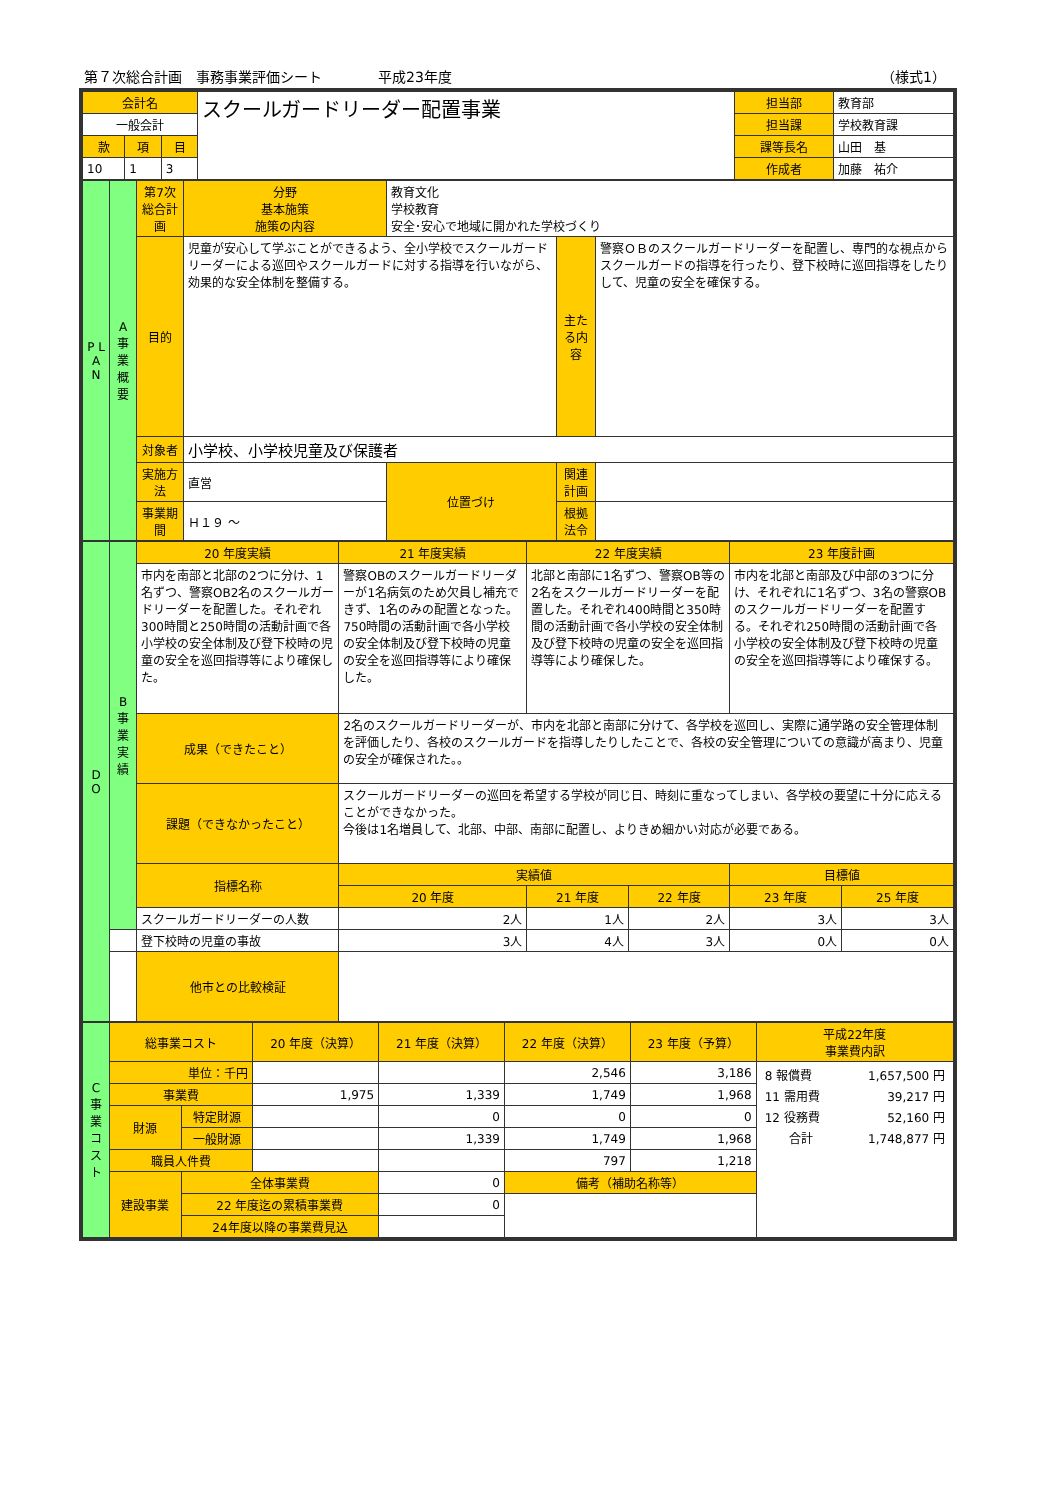第７次総合計画　事務事業評価シート　　　　平成23年度 （様式1）
| 会計名 | | | スクールガードリーダー配置事業 | 担当部 | 教育部 |
| 一般会計 | | | | 担当課 | 学校教育課 |
| 款 | 項 | 目 | | 課等長名 | 山田 基 |
| 10 | 1 | 3 | | 作成者 | 加藤 祐介 |
| P L A N | A 事業概要 | 第7次総合計画 | 分野 基本施策 施策の内容 | 教育文化 学校教育 安全･安心で地域に開かれた学校づくり | | |
| | | 目的 | 児童が安心して学ぶことができるよう、全小学校でスクールガードリーダーによる巡回やスクールガードに対する指導を行いながら、効果的な安全体制を整備する。 | | 主たる内容 | 警察ＯＢのスクールガードリーダーを配置し、専門的な視点からスクールガードの指導を行ったり、登下校時に巡回指導をしたりして、児童の安全を確保する。 |
| | | 対象者 | 小学校、小学校児童及び保護者 | | | |
| | | 実施方法 | 直営 | 位置づけ | 関連計画 | |
| | | 事業期間 | Ｈ１９ ～ | | 根拠法令 | |
| D O | B 事業実績 | 20 年度実績 | | 21 年度実績 | | 22 年度実績 | | 23 年度計画 | |
| | | 市内を南部と北部の2つに分け、1名ずつ、警察OB2名のスクールガードリーダーを配置した。それぞれ300時間と250時間の活動計画で各小学校の安全体制及び登下校時の児童の安全を巡回指導等により確保した。 | | 警察OBのスクールガードリーダーが1名病気のため欠員し補充できず、1名のみの配置となった。750時間の活動計画で各小学校の安全体制及び登下校時の児童の安全を巡回指導等により確保した。 | | 北部と南部に1名ずつ、警察OB等の2名をスクールガードリーダーを配置した。それぞれ400時間と350時間の活動計画で各小学校の安全体制及び登下校時の児童の安全を巡回指導等により確保した。 | | 市内を北部と南部及び中部の3つに分け、それぞれに1名ずつ、3名の警察OBのスクールガードリーダーを配置する。それぞれ250時間の活動計画で各小学校の安全体制及び登下校時の児童の安全を巡回指導等により確保する。 | |
| | | 成果（できたこと） | 2名のスクールガードリーダーが、市内を北部と南部に分けて、各学校を巡回し、実際に通学路の安全管理体制を評価したり、各校のスクールガードを指導したりしたことで、各校の安全管理についての意識が高まり、児童の安全が確保された。。 | | | | | | |
| | | 課題（できなかったこと） | スクールガードリーダーの巡回を希望する学校が同じ日、時刻に重なってしまい、各学校の要望に十分に応えることができなかった。 今後は1名増員して、北部、中部、南部に配置し、よりきめ細かい対応が必要である。 | | | | | | |
| | | 指標名称 | | | 実績値 | | | 目標値 | |
| | | | | | 20 年度 | 21 年度 | 22 年度 | 23 年度 | 25 年度 |
| | | スクールガードリーダーの人数 | | | 2人 | 1人 | 2人 | 3人 | 3人 |
| | | 登下校時の児童の事故 | | | 3人 | 4人 | 3人 | 0人 | 0人 |
| | | 他市との比較検証 | | | | | | | |
| C 事業コスト | 総事業コスト | | 20 年度（決算） | 21 年度（決算） | 22 年度（決算） | 23 年度（予算） | 平成22年度 事業費内訳 |
| | 単位：千円 | | | | 2,546 | 3,186 | / 8 報償費 / 1,657,500 円 / / 11 需用費 / 39,217 円 / / 12 役務費 / 52,160 円 / / 合計 / 1,748,877 円 / |
| | 事業費 | | 1,975 | 1,339 | 1,749 | 1,968 | |
| | 財源 | 特定財源 | | 0 | 0 | 0 | |
| | | 一般財源 | | 1,339 | 1,749 | 1,968 | |
| | 職員人件費 | | | | 797 | 1,218 | |
| | 建設事業 | 全体事業費 | | 0 | 備考（補助名称等） | | |
| | | 22 年度迄の累積事業費 | | 0 | | | |
| | | 24年度以降の事業費見込 | | | | | |